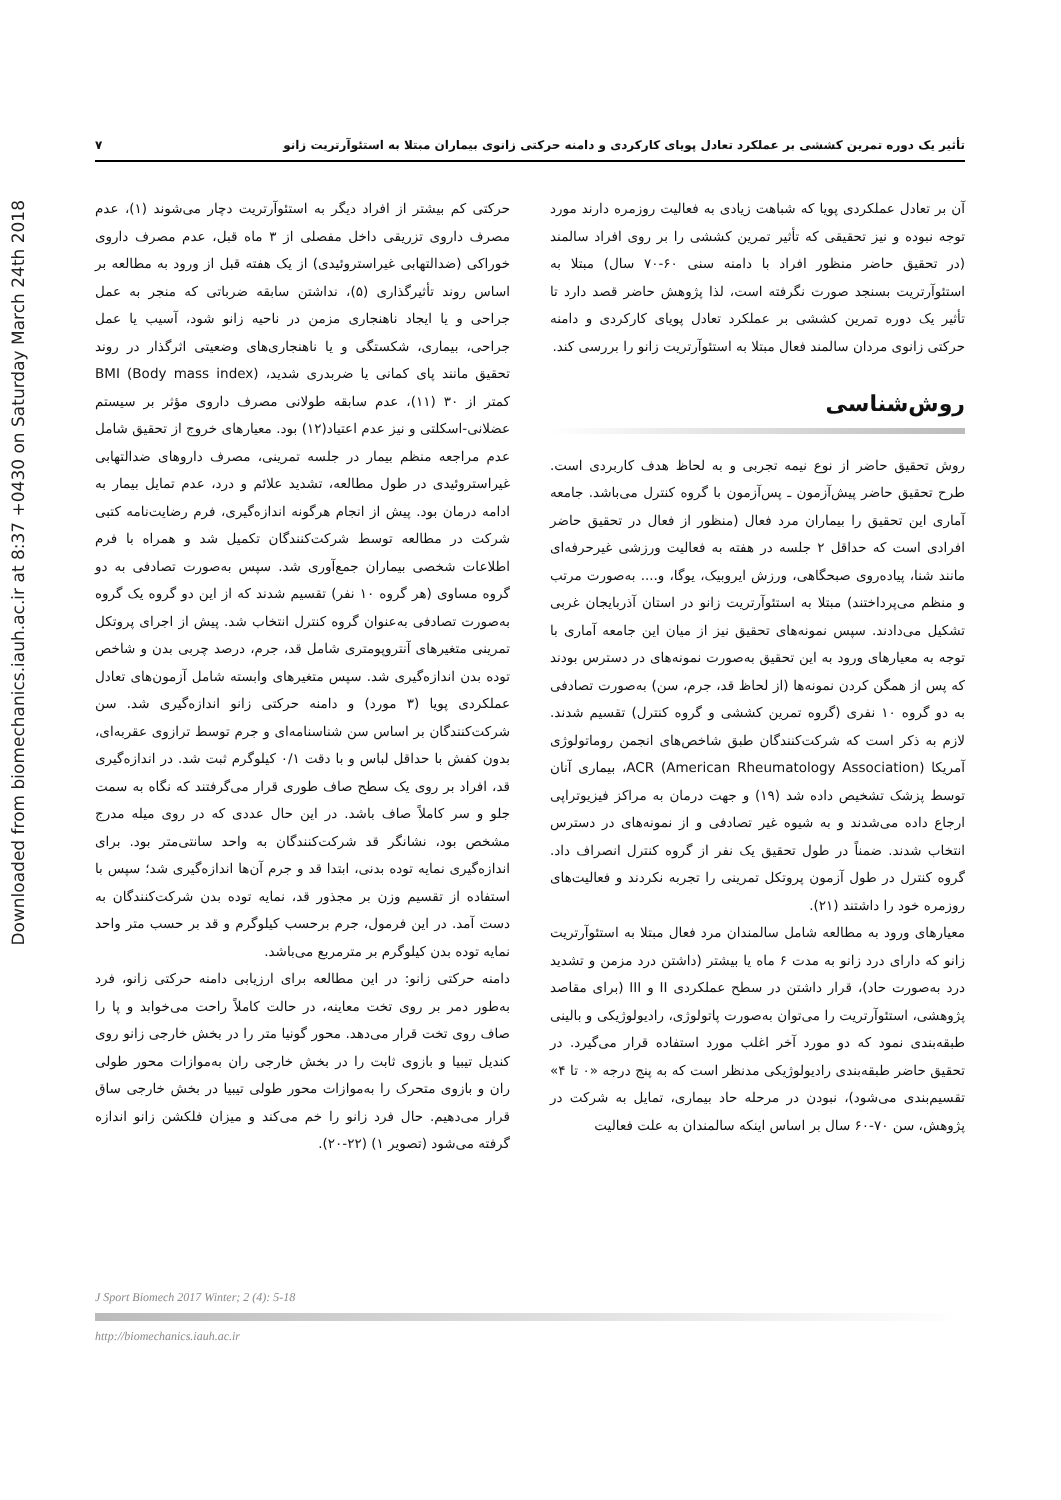Downloaded from biomechanics.iauh.ac.ir at 8:37 +0430 on Saturday March 24th 2018
تأثیر یک دوره تمرین کششی بر عملکرد تعادل پویای کارکردی و دامنه حرکتی زانوی بیماران مبتلا به استئوآرتریت زانو ۷
آن بر تعادل عملکردی پویا که شباهت زیادی به فعالیت روزمره دارند مورد توجه نبوده و نیز تحقیقی که تأثیر تمرین کششی را بر روی افراد سالمند (در تحقیق حاضر منظور افراد با دامنه سنی ۶۰-۷۰ سال) مبتلا به استئوآرتریت بسنجد صورت نگرفته است، لذا پژوهش حاضر قصد دارد تا تأثیر یک دوره تمرین کششی بر عملکرد تعادل پویای کارکردی و دامنه حرکتی زانوی مردان سالمند فعال مبتلا به استئوآرتریت زانو را بررسی کند.
روش‌شناسی
روش تحقیق حاضر از نوع نیمه تجربی و به لحاظ هدف کاربردی است. طرح تحقیق حاضر پیش‌آزمون ـ پس‌آزمون با گروه کنترل می‌باشد. جامعه آماری این تحقیق را بیماران مرد فعال (منظور از فعال در تحقیق حاضر افرادی است که حداقل ۲ جلسه در هفته به فعالیت ورزشی غیرحرفه‌ای مانند شنا، پیاده‌روی صبحگاهی، ورزش ایروبیک، یوگا، و.... به‌صورت مرتب و منظم می‌پرداختند) مبتلا به استئوآرتریت زانو در استان آذربایجان غربی تشکیل می‌دادند. سپس نمونه‌های تحقیق نیز از میان این جامعه آماری با توجه به معیارهای ورود به این تحقیق به‌صورت نمونه‌های در دسترس بودند که پس از همگن کردن نمونه‌ها (از لحاظ قد، جرم، سن) به‌صورت تصادفی به دو گروه ۱۰ نفری (گروه تمرین کششی و گروه کنترل) تقسیم شدند. لازم به ذکر است که شرکت‌کنندگان طبق شاخص‌های انجمن روماتولوژی آمریکا ACR (American Rheumatology Association)، بیماری آنان توسط پزشک تشخیص داده شد (۱۹) و جهت درمان به مراکز فیزیوتراپی ارجاع داده می‌شدند و به شیوه غیر تصادفی و از نمونه‌های در دسترس انتخاب شدند. ضمناً در طول تحقیق یک نفر از گروه کنترل انصراف داد. گروه کنترل در طول آزمون پروتکل تمرینی را تجربه نکردند و فعالیت‌های روزمره خود را داشتند (۲۱).
معیارهای ورود به مطالعه شامل سالمندان مرد فعال مبتلا به استئوآرتریت زانو که دارای درد زانو به مدت ۶ ماه یا بیشتر (داشتن درد مزمن و تشدید درد به‌صورت حاد)، قرار داشتن در سطح عملکردی II و III (برای مقاصد پژوهشی، استئوآرتریت را می‌توان به‌صورت پاتولوژی، رادیولوژیکی و بالینی طبقه‌بندی نمود که دو مورد آخر اغلب مورد استفاده قرار می‌گیرد. در تحقیق حاضر طبقه‌بندی رادیولوژیکی مدنظر است که به پنج درجه «۰ تا ۴» تقسیم‌بندی می‌شود)، نبودن در مرحله حاد بیماری، تمایل به شرکت در پژوهش، سن ۷۰-۶۰ سال بر اساس اینکه سالمندان به علت فعالیت
حرکتی کم بیشتر از افراد دیگر به استئوآرتریت دچار می‌شوند (۱)، عدم مصرف داروی تزریقی داخل مفصلی از ۳ ماه قبل، عدم مصرف داروی خوراکی (ضدالتهابی غیراستروئیدی) از یک هفته قبل از ورود به مطالعه بر اساس روند تأثیرگذاری (۵)، نداشتن سابقه ضرباتی که منجر به عمل جراحی و یا ایجاد ناهنجاری مزمن در ناحیه زانو شود، آسیب یا عمل جراحی، بیماری، شکستگی و یا ناهنجاری‌های وضعیتی اثرگذار در روند تحقیق مانند پای کمانی یا ضربدری شدید، BMI (Body mass index) کمتر از ۳۰ (۱۱)، عدم سابقه طولانی مصرف داروی مؤثر بر سیستم عضلانی-اسکلتی و نیز عدم اعتیاد(۱۲) بود. معیارهای خروج از تحقیق شامل عدم مراجعه منظم بیمار در جلسه تمرینی، مصرف داروهای ضدالتهابی غیراستروئیدی در طول مطالعه، تشدید علائم و درد، عدم تمایل بیمار به ادامه درمان بود. پیش از انجام هرگونه اندازه‌گیری، فرم رضایت‌نامه کتبی شرکت در مطالعه توسط شرکت‌کنندگان تکمیل شد و همراه با فرم اطلاعات شخصی بیماران جمع‌آوری شد. سپس به‌صورت تصادفی به دو گروه مساوی (هر گروه ۱۰ نفر) تقسیم شدند که از این دو گروه یک گروه به‌صورت تصادفی به‌عنوان گروه کنترل انتخاب شد. پیش از اجرای پروتکل تمرینی متغیرهای آنتروپومتری شامل قد، جرم، درصد چربی بدن و شاخص توده بدن اندازه‌گیری شد. سپس متغیرهای وابسته شامل آزمون‌های تعادل عملکردی پویا (۳ مورد) و دامنه حرکتی زانو اندازه‌گیری شد. سن شرکت‌کنندگان بر اساس سن شناسنامه‌ای و جرم توسط ترازوی عقربه‌ای، بدون کفش با حداقل لباس و با دقت ۰/۱ کیلوگرم ثبت شد. در اندازه‌گیری قد، افراد بر روی یک سطح صاف طوری قرار می‌گرفتند که نگاه به سمت جلو و سر کاملاً صاف باشد. در این حال عددی که در روی میله مدرج مشخص بود، نشانگر قد شرکت‌کنندگان به واحد سانتی‌متر بود. برای اندازه‌گیری نمایه توده بدنی، ابتدا قد و جرم آن‌ها اندازه‌گیری شد؛ سپس با استفاده از تقسیم وزن بر مجذور قد، نمایه توده بدن شرکت‌کنندگان به دست آمد. در این فرمول، جرم برحسب کیلوگرم و قد بر حسب متر واحد نمایه توده بدن کیلوگرم بر مترمربع می‌باشد.
دامنه حرکتی زانو: در این مطالعه برای ارزیابی دامنه حرکتی زانو، فرد به‌طور دمر بر روی تخت معاینه، در حالت کاملاً راحت می‌خوابد و پا را صاف روی تخت قرار می‌دهد. محور گونیا متر را در بخش خارجی زانو روی کندیل تیبیا و بازوی ثابت را در بخش خارجی ران به‌موازات محور طولی ران و بازوی متحرک را به‌موازات محور طولی تیبیا در بخش خارجی ساق قرار می‌دهیم. حال فرد زانو را خم می‌کند و میزان فلکشن زانو اندازه گرفته می‌شود (تصویر ۱) (۲۲-۲۰).
J Sport Biomech 2017 Winter; 2 (4): 5-18
http://biomechanics.iauh.ac.ir